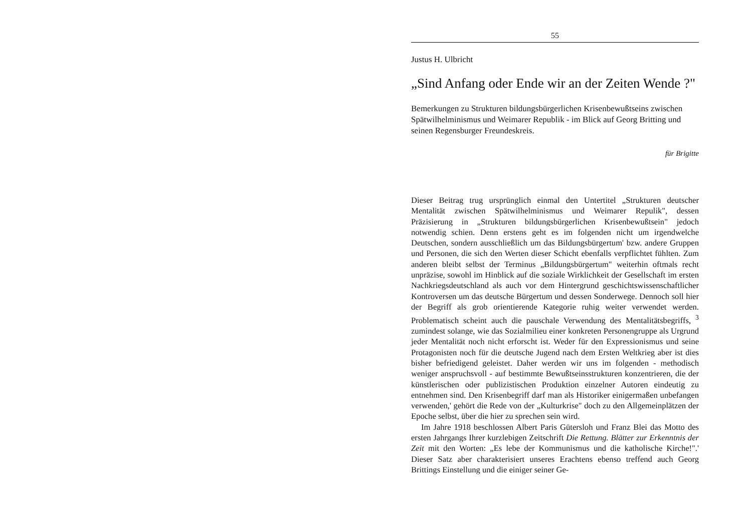55
Justus H. Ulbricht
„Sind Anfang oder Ende wir an der Zeiten Wende ?"
Bemerkungen zu Strukturen bildungsbürgerlichen Krisenbewußtseins zwischen Spätwilhelminismus und Weimarer Republik - im Blick auf Georg Britting und seinen Regensburger Freundeskreis.
für Brigitte
Dieser Beitrag trug ursprünglich einmal den Untertitel „Strukturen deutscher Mentalität zwischen Spätwilhelminismus und Weimarer Repulik", dessen Präzisierung in „Strukturen bildungsbürgerlichen Krisenbewußtsein" jedoch notwendig schien. Denn erstens geht es im folgenden nicht um irgendwelche Deutschen, sondern ausschließlich um das Bildungsbürgertum' bzw. andere Gruppen und Personen, die sich den Werten dieser Schicht ebenfalls verpflichtet fühlten. Zum anderen bleibt selbst der Terminus „Bildungsbürgertum" weiterhin oftmals recht unpräzise, sowohl im Hinblick auf die soziale Wirklichkeit der Gesellschaft im ersten Nachkriegsdeutschland als auch vor dem Hintergrund geschichtswissenschaftlicher Kontroversen um das deutsche Bürgertum und dessen Sonderwege. Dennoch soll hier der Begriff als grob orientierende Kategorie ruhig weiter verwendet werden. Problematisch scheint auch die pauschale Verwendung des Mentalitätsbegriffs, <sup>3</sup> zumindest solange, wie das Sozialmilieu einer konkreten Personengruppe als Urgrund jeder Mentalität noch nicht erforscht ist. Weder für den Expressionismus und seine Protagonisten noch für die deutsche Jugend nach dem Ersten Weltkrieg aber ist dies bisher befriedigend geleistet. Daher werden wir uns im folgenden - methodisch weniger anspruchsvoll - auf bestimmte Bewußtseinsstrukturen konzentrieren, die der künstlerischen oder publizistischen Produktion einzelner Autoren eindeutig zu entnehmen sind. Den Krisenbegriff darf man als Historiker einigermaßen unbefangen verwenden,' gehört die Rede von der „Kulturkrise" doch zu den Allgemeinplätzen der Epoche selbst, über die hier zu sprechen sein wird.
Im Jahre 1918 beschlossen Albert Paris Gütersloh und Franz Blei das Motto des ersten Jahrgangs Ihrer kurzlebigen Zeitschrift Die Rettung. Blätter zur Erkenntnis der Zeit mit den Worten: „Es lebe der Kommunismus und die katholische Kirche!".' Dieser Satz aber charakterisiert unseres Erachtens ebenso treffend auch Georg Brittings Einstellung und die einiger seiner Ge-